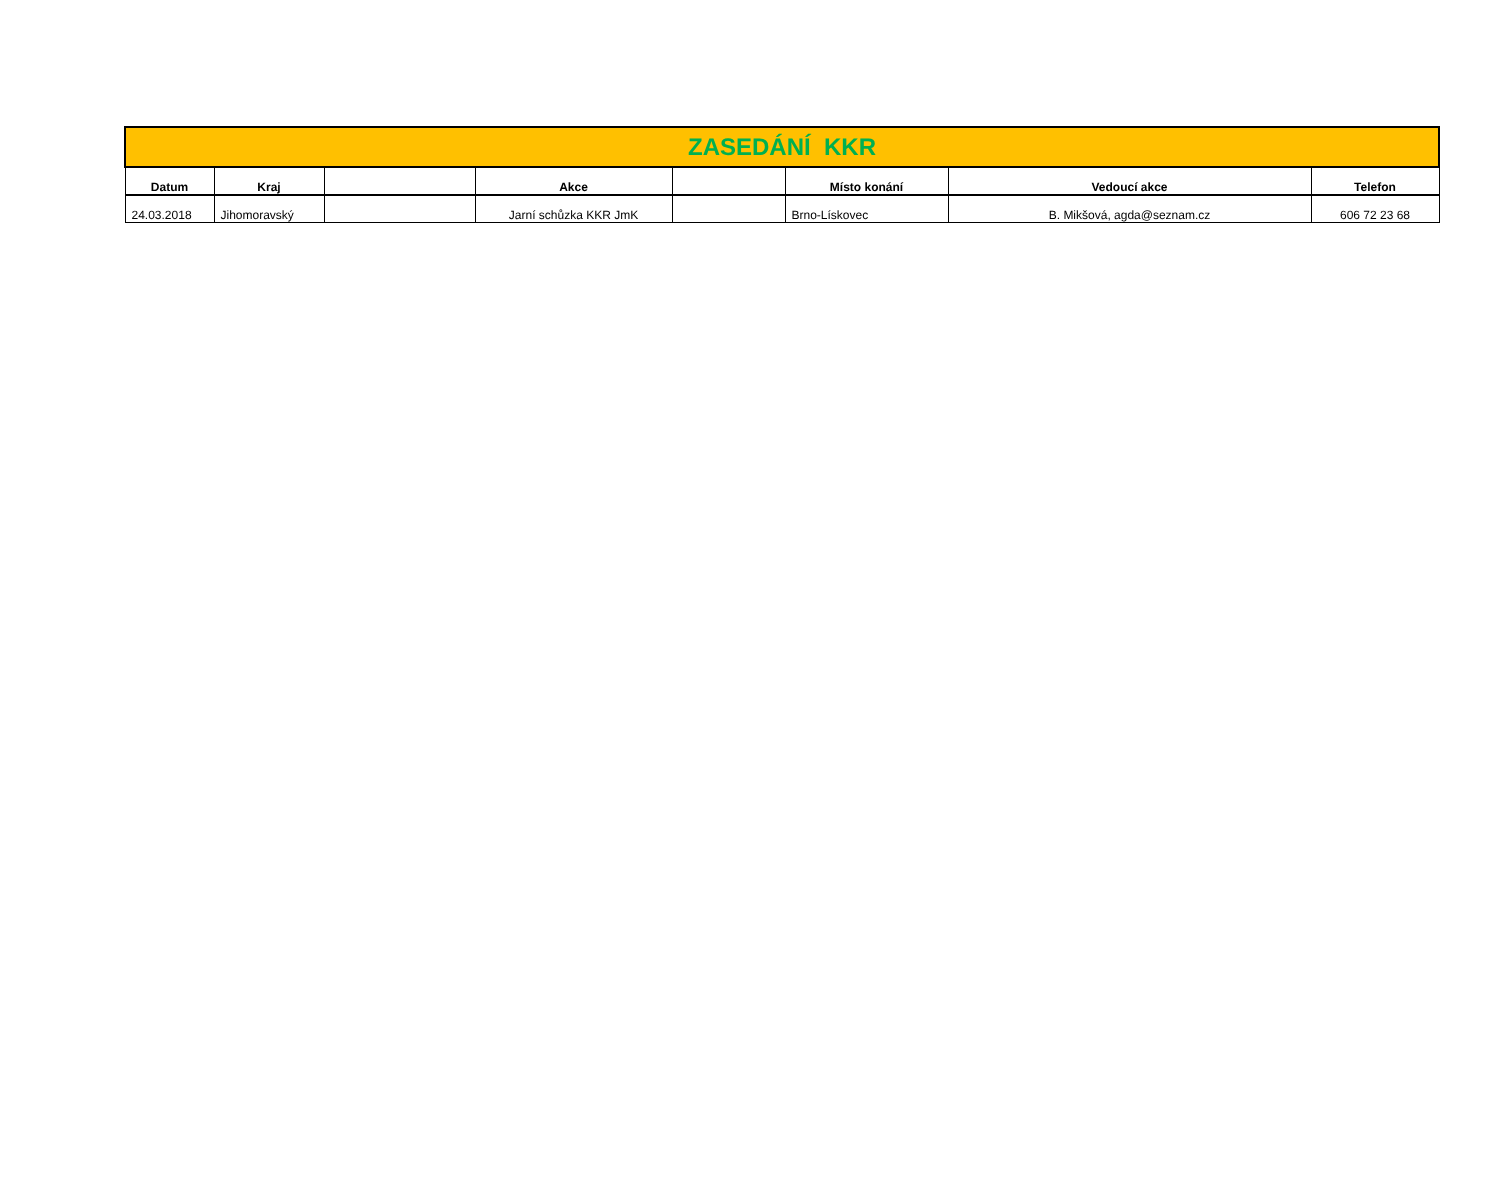| ZASEDÁNÍ KKR | | | | | | | |
| Datum | Kraj | | Akce | | Místo konání | Vedoucí akce | Telefon |
| 24.03.2018 | Jihomoravský | | Jarní schůzka KKR JmK | | Brno-Lískovec | B. Mikšová, agda@seznam.cz | 606 72 23 68 |